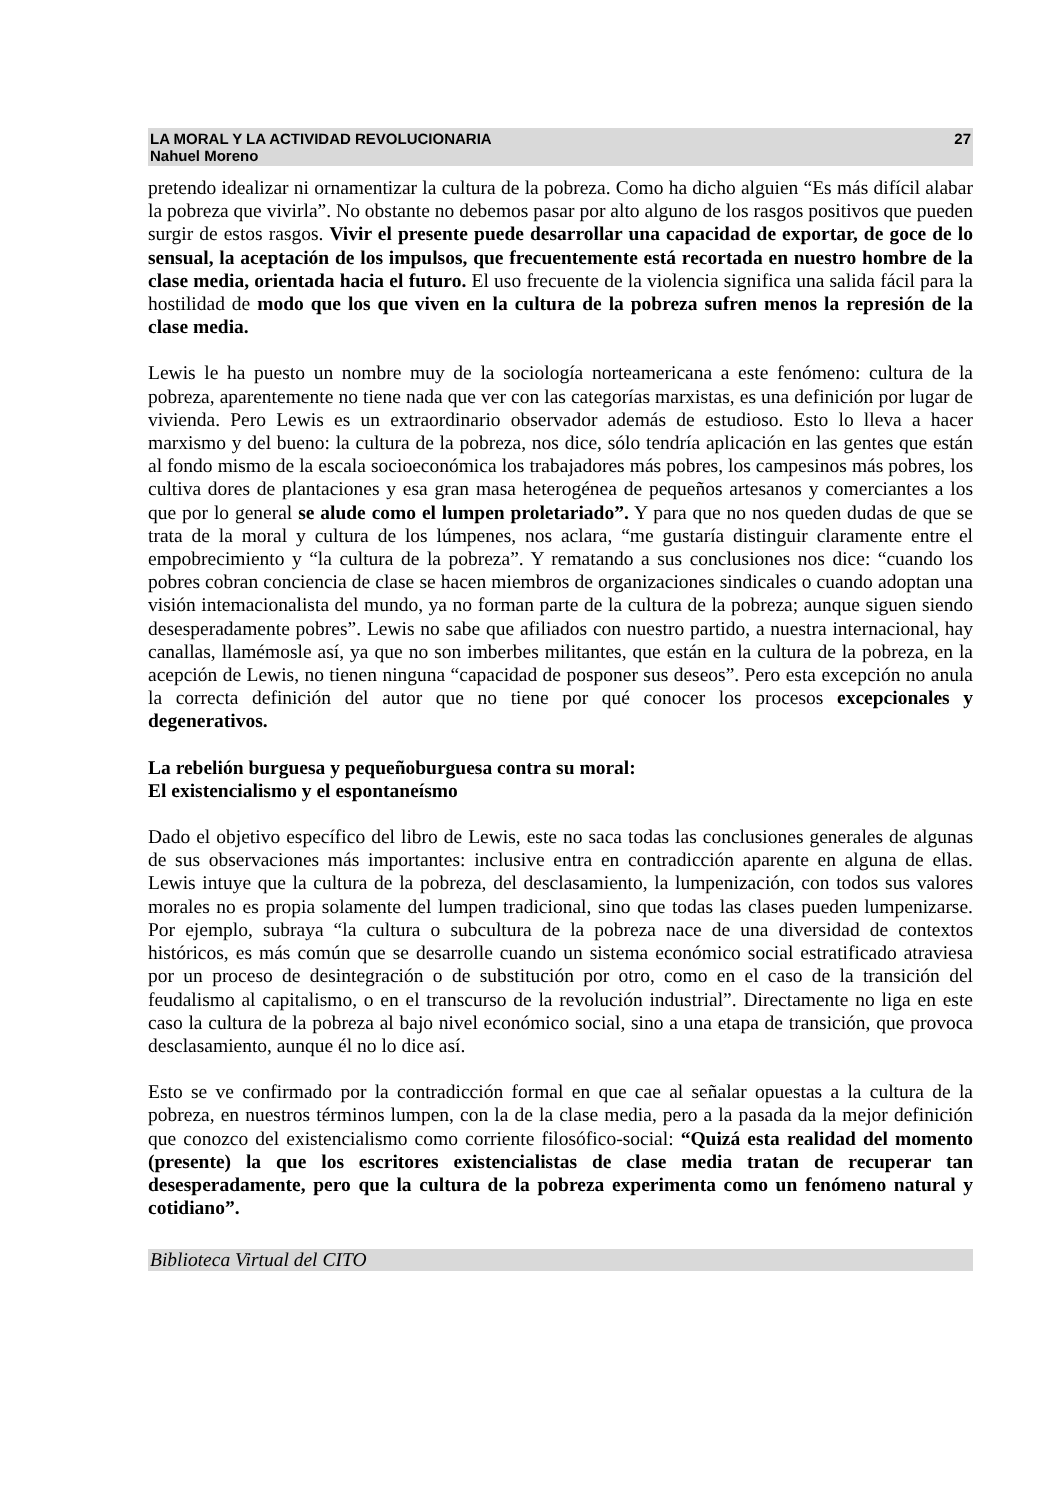LA MORAL Y LA ACTIVIDAD REVOLUCIONARIA
Nahuel Moreno
27
pretendo idealizar ni ornamentizar la cultura de la pobreza. Como ha dicho alguien “Es más difícil alabar la pobreza que vivirla”. No obstante no debemos pasar por alto alguno de los rasgos positivos que pueden surgir de estos rasgos. Vivir el presente puede desarrollar una capacidad de exportar, de goce de lo sensual, la aceptación de los impulsos, que frecuentemente está recortada en nuestro hombre de la clase media, orientada hacia el futuro. El uso frecuente de la violencia significa una salida fácil para la hostilidad de modo que los que viven en la cultura de la pobreza sufren menos la represión de la clase media.
Lewis le ha puesto un nombre muy de la sociología norteamericana a este fenómeno: cultura de la pobreza, aparentemente no tiene nada que ver con las categorías marxistas, es una definición por lugar de vivienda. Pero Lewis es un extraordinario observador además de estudioso. Esto lo lleva a hacer marxismo y del bueno: la cultura de la pobreza, nos dice, sólo tendría aplicación en las gentes que están al fondo mismo de la escala socioeconómica los trabajadores más pobres, los campesinos más pobres, los cultiva dores de plantaciones y esa gran masa heterogénea de pequeños artesanos y comerciantes a los que por lo general se alude como el lumpen proletariado”. Y para que no nos queden dudas de que se trata de la moral y cultura de los lúmpenes, nos aclara, “me gustaría distinguir claramente entre el empobrecimiento y “la cultura de la pobreza”. Y rematando a sus conclusiones nos dice: “cuando los pobres cobran conciencia de clase se hacen miembros de organizaciones sindicales o cuando adoptan una visión intemacionalista del mundo, ya no forman parte de la cultura de la pobreza; aunque siguen siendo desesperadamente pobres”. Lewis no sabe que afiliados con nuestro partido, a nuestra internacional, hay canallas, llamémosle así, ya que no son imberbes militantes, que están en la cultura de la pobreza, en la acepción de Lewis, no tienen ninguna “capacidad de posponer sus deseos”. Pero esta excepción no anula la correcta definición del autor que no tiene por qué conocer los procesos excepcionales y degenerativos.
La rebelión burguesa y pequeñoburguesa contra su moral:
El existencialismo y el espontaneísmo
Dado el objetivo específico del libro de Lewis, este no saca todas las conclusiones generales de algunas de sus observaciones más importantes: inclusive entra en contradicción aparente en alguna de ellas. Lewis intuye que la cultura de la pobreza, del desclasamiento, la lumpenización, con todos sus valores morales no es propia solamente del lumpen tradicional, sino que todas las clases pueden lumpenizarse. Por ejemplo, subraya “la cultura o subcultura de la pobreza nace de una diversidad de contextos históricos, es más común que se desarrolle cuando un sistema económico social estratificado atraviesa por un proceso de desintegración o de substitución por otro, como en el caso de la transición del feudalismo al capitalismo, o en el transcurso de la revolución industrial”. Directamente no liga en este caso la cultura de la pobreza al bajo nivel económico social, sino a una etapa de transición, que provoca desclasamiento, aunque él no lo dice así.
Esto se ve confirmado por la contradicción formal en que cae al señalar opuestas a la cultura de la pobreza, en nuestros términos lumpen, con la de la clase media, pero a la pasada da la mejor definición que conozco del existencialismo como corriente filosófico-social: “Quizá esta realidad del momento (presente) la que los escritores existencialistas de clase media tratan de recuperar tan desesperadamente, pero que la cultura de la pobreza experimenta como un fenómeno natural y cotidiano”.
Biblioteca Virtual del CITO